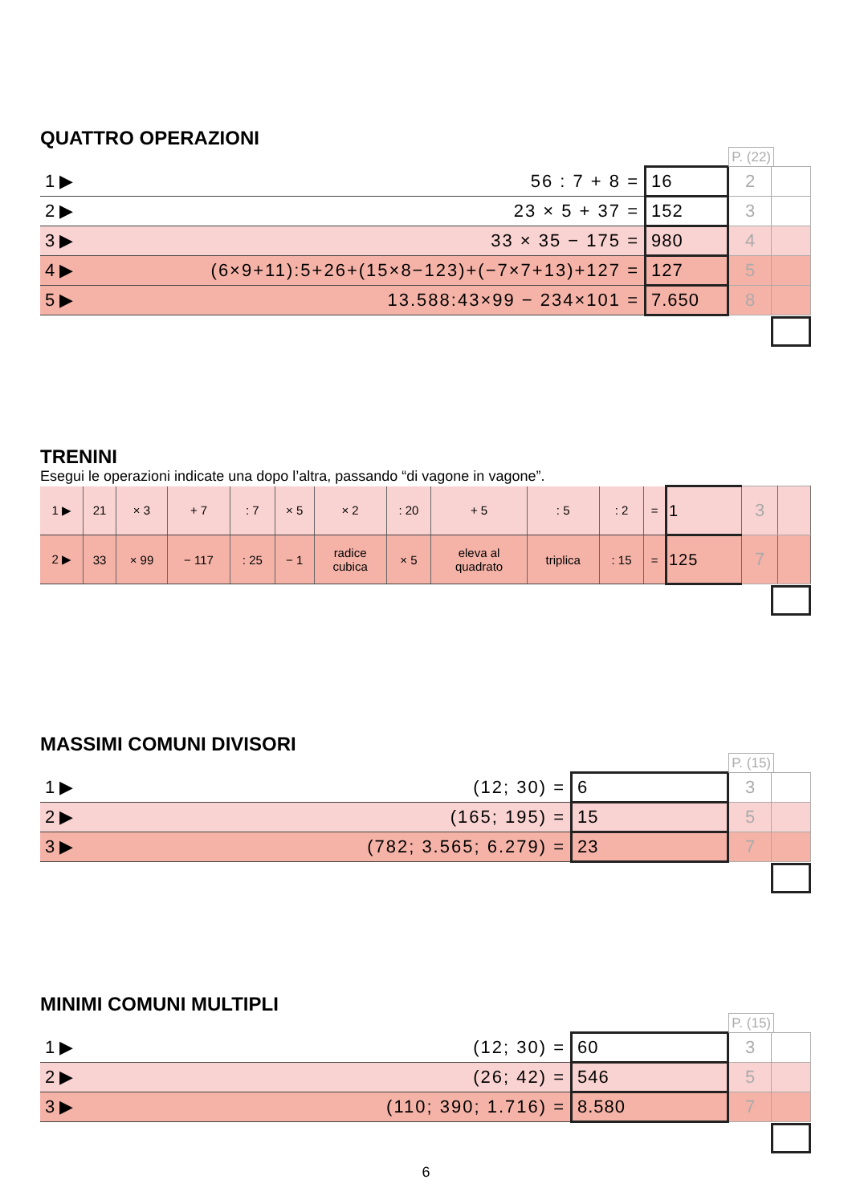QUATTRO OPERAZIONI
P. (22)
| 1 ▶ | 56 : 7 + 8 = | 16 | 2 | |
| 2 ▶ | 23 × 5 + 37 = | 152 | 3 | |
| 3 ▶ | 33 × 35 − 175 = | 980 | 4 | |
| 4 ▶ | (6×9+11):5+26+(15×8−123)+(−7×7+13)+127 = | 127 | 5 | |
| 5 ▶ | 13.588:43×99 − 234×101 = | 7.650 | 8 | |
TRENINI
Esegui le operazioni indicate una dopo l’altra, passando “di vagone in vagone”.
| 1 ▶ | 21 | × 3 | + 7 | : 7 | × 5 | × 2 | : 20 | + 5 | : 5 | : 2 | = | 1 | 3 | |
| 2 ▶ | 33 | × 99 | − 117 | : 25 | − 1 | radice cubica | × 5 | eleva al quadrato | triplica | : 15 | = | 125 | 7 | |
MASSIMI COMUNI DIVISORI
P. (15)
| 1 ▶ | (12; 30) = | 6 | 3 | |
| 2 ▶ | (165; 195) = | 15 | 5 | |
| 3 ▶ | (782; 3.565; 6.279) = | 23 | 7 | |
MINIMI COMUNI MULTIPLI
P. (15)
| 1 ▶ | (12; 30) = | 60 | 3 | |
| 2 ▶ | (26; 42) = | 546 | 5 | |
| 3 ▶ | (110; 390; 1.716) = | 8.580 | 7 | |
6